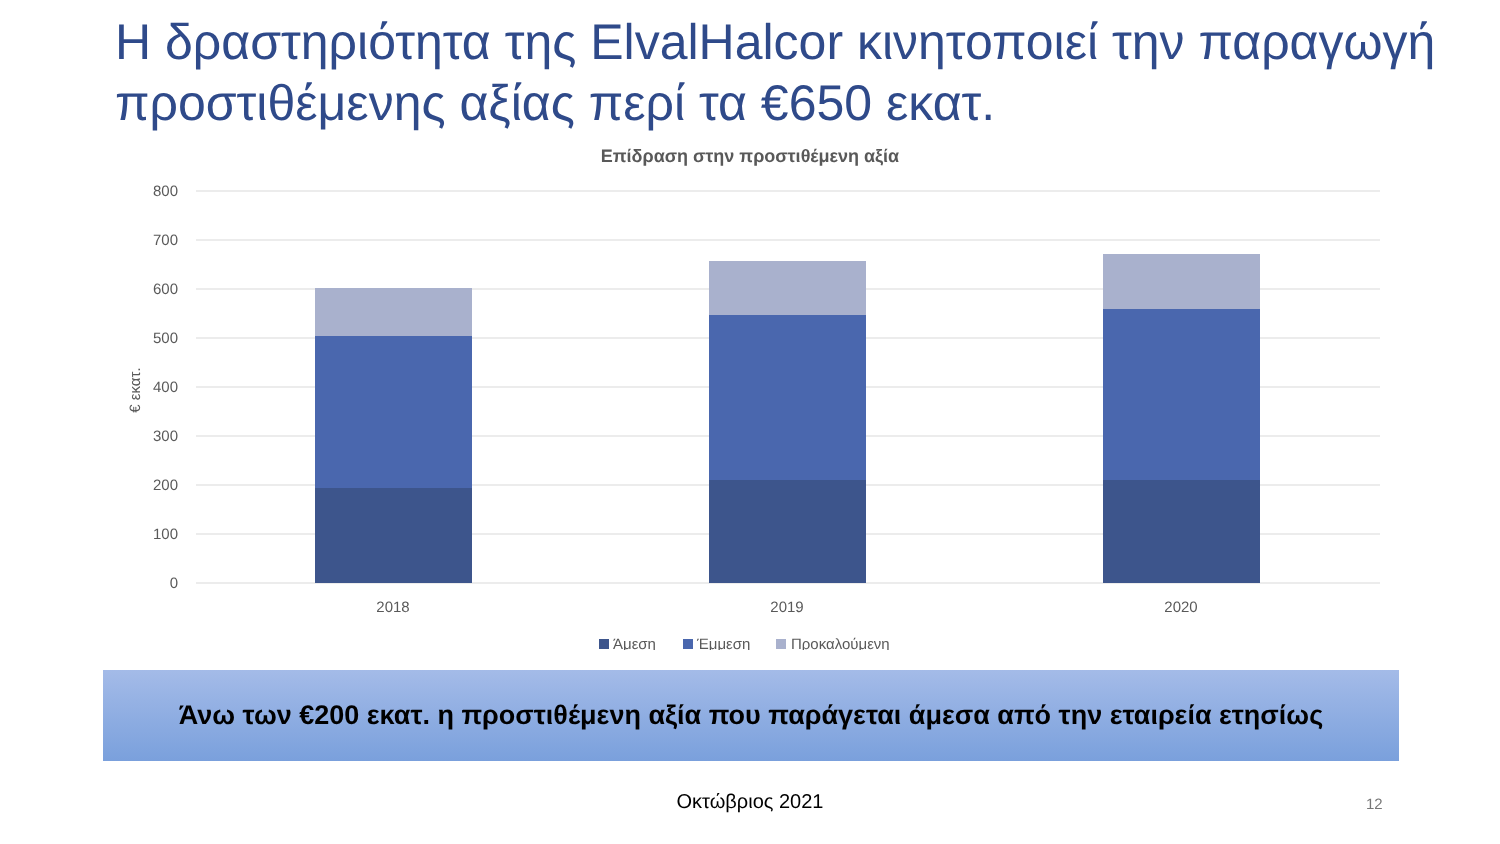Η δραστηριότητα της ElvalHalcor κινητοποιεί την παραγωγή προστιθέμενης αξίας περί τα €650 εκατ.
Επίδραση στην προστιθέμενη αξία
800
700
600
500
400
300
200
100
0
€ εκατ.
2018
2019
2020
Άμεση
Έμμεση
Προκαλούμενη
Άνω των €200 εκατ. η προστιθέμενη αξία που παράγεται άμεσα από την εταιρεία ετησίως
Οκτώβριος 2021 12